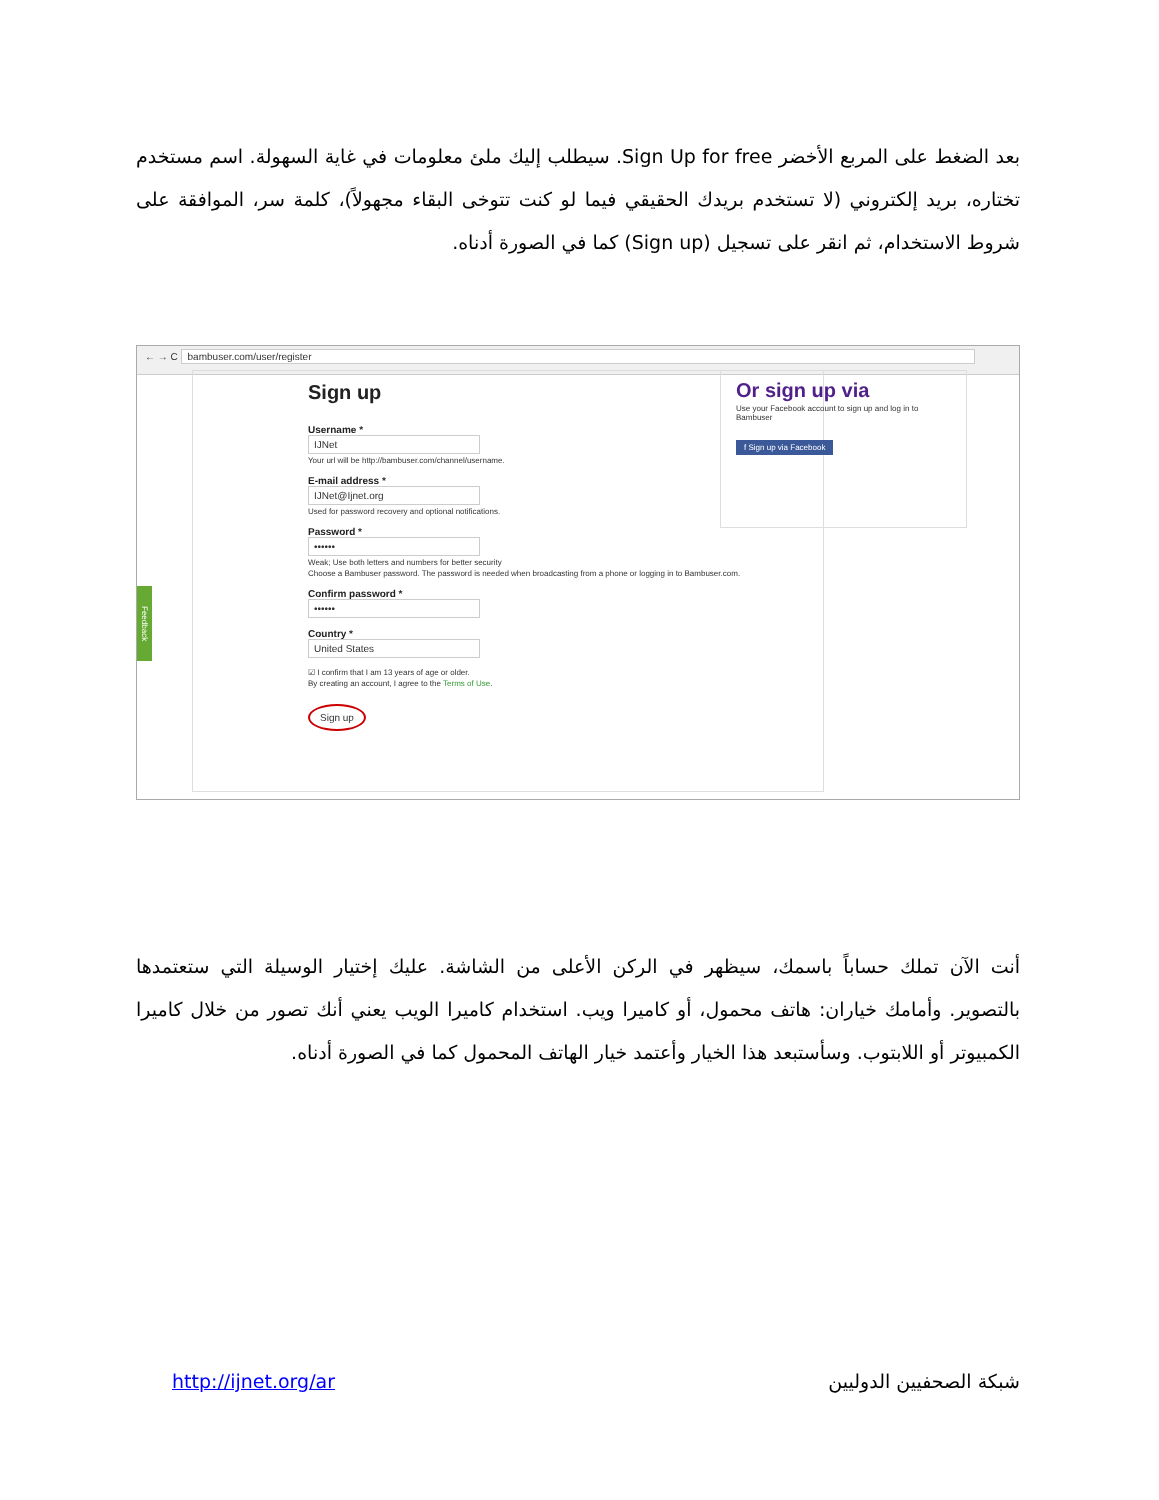بعد الضغط على المربع الأخضر Sign Up for free. سيطلب إليك ملئ معلومات في غاية السهولة. اسم مستخدم تختاره، بريد إلكتروني (لا تستخدم بريدك الحقيقي فيما لو كنت تتوخى البقاء مجهولاً)، كلمة سر، الموافقة على شروط الاستخدام، ثم انقر على تسجيل (Sign up) كما في الصورة أدناه.
← → C bambuser.com/user/register
Sign up
Username *
IJNet
Your url will be http://bambuser.com/channel/username.
E-mail address *
IJNet@Ijnet.org
Used for password recovery and optional notifications.
Password *
••••••
Weak; Use both letters and numbers for better security
Choose a Bambuser password. The password is needed when broadcasting from a phone or logging in to Bambuser.com.
Confirm password *
••••••
Country *
United States
☑ I confirm that I am 13 years of age or older.
By creating an account, I agree to the Terms of Use.
Sign up
Or sign up via
Use your Facebook account to sign up and log in to Bambuser
f Sign up via Facebook
Feedback
أنت الآن تملك حساباً باسمك، سيظهر في الركن الأعلى من الشاشة. عليك إختيار الوسيلة التي ستعتمدها بالتصوير. وأمامك خياران: هاتف محمول، أو كاميرا ويب. استخدام كاميرا الويب يعني أنك تصور من خلال كاميرا الكمبيوتر أو اللابتوب. وسأستبعد هذا الخيار وأعتمد خيار الهاتف المحمول كما في الصورة أدناه.
http://ijnet.org/ar شبكة الصحفيين الدوليين